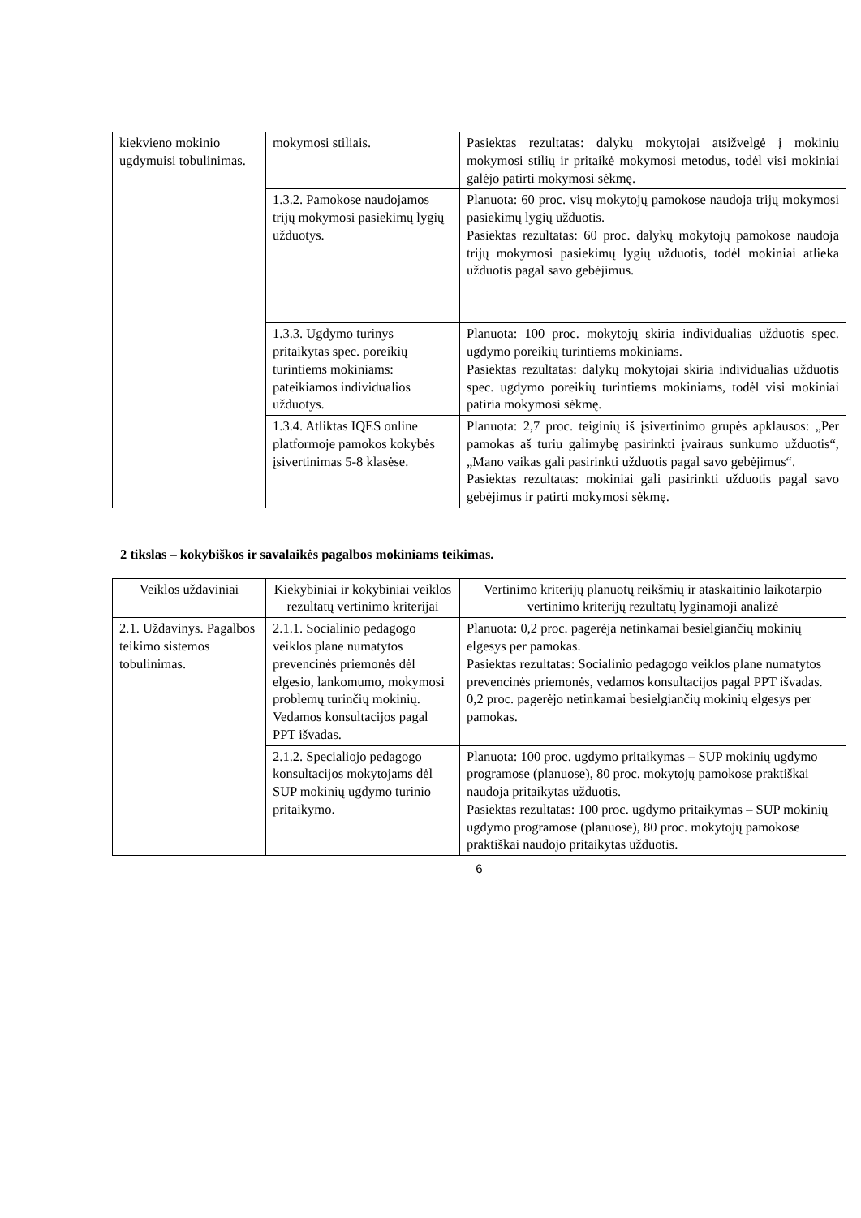| kiekvieno mokinio ugdymuisi tobulinimas. | mokymosi stiliais. | Pasiektas rezultatas: dalykų mokytojai atsižvelgė į mokinių mokymosi stilių ir pritaikė mokymosi metodus, todėl visi mokiniai galėjo patirti mokymosi sėkmę. |
| | 1.3.2. Pamokose naudojamos trijų mokymosi pasiekimų lygių užduotys. | Planuota: 60 proc. visų mokytojų pamokose naudoja trijų mokymosi pasiekimų lygių užduotis. Pasiektas rezultatas: 60 proc. dalykų mokytojų pamokose naudoja trijų mokymosi pasiekimų lygių užduotis, todėl mokiniai atlieka užduotis pagal savo gebėjimus. |
| | 1.3.3. Ugdymo turinys pritaikytas spec. poreikių turintiems mokiniams: pateikiamos individualios užduotys. | Planuota: 100 proc. mokytojų skiria individualias užduotis spec. ugdymo poreikių turintiems mokiniams. Pasiektas rezultatas: dalykų mokytojai skiria individualias užduotis spec. ugdymo poreikių turintiems mokiniams, todėl visi mokiniai patiria mokymosi sėkmę. |
| | 1.3.4. Atliktas IQES online platformoje pamokos kokybės įsivertinimas 5-8 klasėse. | Planuota: 2,7 proc. teiginių iš įsivertinimo grupės apklausos: „Per pamokas aš turiu galimybę pasirinkti įvairaus sunkumo užduotis“, „Mano vaikas gali pasirinkti užduotis pagal savo gebėjimus“. Pasiektas rezultatas: mokiniai gali pasirinkti užduotis pagal savo gebėjimus ir patirti mokymosi sėkmę. |
2 tikslas – kokybiškos ir savalaikės pagalbos mokiniams teikimas.
| Veiklos uždaviniai | Kiekybiniai ir kokybiniai veiklos rezultatų vertinimo kriterijai | Vertinimo kriterijų planuotų reikšmių ir ataskaitinio laikotarpio vertinimo kriterijų rezultatų lyginamoji analizė |
| --- | --- | --- |
| 2.1. Uždavinys. Pagalbos teikimo sistemos tobulinimas. | 2.1.1. Socialinio pedagogo veiklos plane numatytos prevencinės priemonės dėl elgesio, lankomumo, mokymosi problemų turinčių mokinių. Vedamos konsultacijos pagal PPT išvadas. | Planuota: 0,2 proc. pagerėja netinkamai besielgiančių mokinių elgesys per pamokas. Pasiektas rezultatas: Socialinio pedagogo veiklos plane numatytos prevencinės priemonės, vedamos konsultacijos pagal PPT išvadas. 0,2 proc. pagerėjo netinkamai besielgiančių mokinių elgesys per pamokas. |
| | 2.1.2. Specialiojo pedagogo konsultacijos mokytojams dėl SUP mokinių ugdymo turinio pritaikymo. | Planuota: 100 proc. ugdymo pritaikymas – SUP mokinių ugdymo programose (planuose), 80 proc. mokytojų pamokose praktiškai naudoja pritaikytas užduotis. Pasiektas rezultatas: 100 proc. ugdymo pritaikymas – SUP mokinių ugdymo programose (planuose), 80 proc. mokytojų pamokose praktiškai naudojo pritaikytas užduotis. |
6